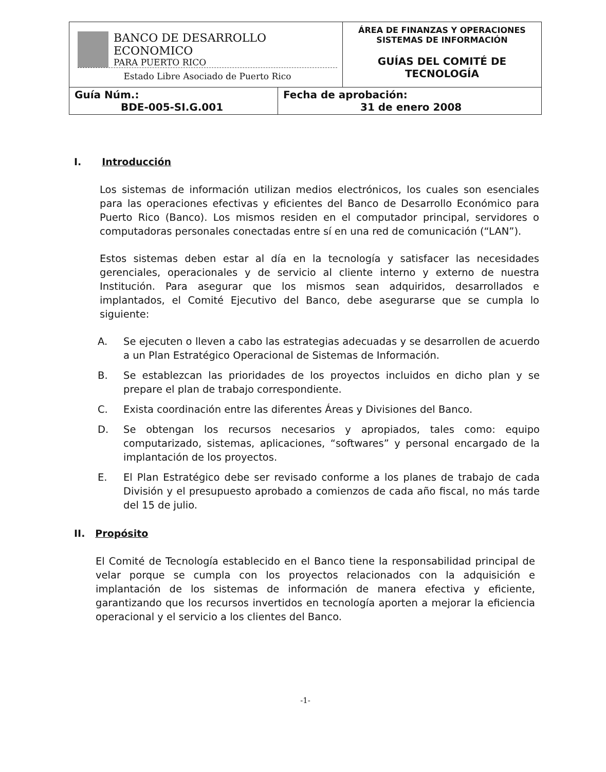| BANCO DE DESARROLLO ECONOMICO PARA PUERTO RICO Estado Libre Asociado de Puerto Rico | | ÁREA DE FINANZAS Y OPERACIONES SISTEMAS DE INFORMACIÓN GUÍAS DEL COMITÉ DE TECNOLOGÍA |
| Guía Núm.: BDE-005-SI.G.001 | Fecha de aprobación: 31 de enero 2008 | |
I. Introducción
Los sistemas de información utilizan medios electrónicos, los cuales son esenciales para las operaciones efectivas y eficientes del Banco de Desarrollo Económico para Puerto Rico (Banco). Los mismos residen en el computador principal, servidores o computadoras personales conectadas entre sí en una red de comunicación (“LAN”).
Estos sistemas deben estar al día en la tecnología y satisfacer las necesidades gerenciales, operacionales y de servicio al cliente interno y externo de nuestra Institución. Para asegurar que los mismos sean adquiridos, desarrollados e implantados, el Comité Ejecutivo del Banco, debe asegurarse que se cumpla lo siguiente:
A. Se ejecuten o lleven a cabo las estrategias adecuadas y se desarrollen de acuerdo a un Plan Estratégico Operacional de Sistemas de Información.
B. Se establezcan las prioridades de los proyectos incluidos en dicho plan y se prepare el plan de trabajo correspondiente.
C. Exista coordinación entre las diferentes Áreas y Divisiones del Banco.
D. Se obtengan los recursos necesarios y apropiados, tales como: equipo computarizado, sistemas, aplicaciones, “softwares” y personal encargado de la implantación de los proyectos.
E. El Plan Estratégico debe ser revisado conforme a los planes de trabajo de cada División y el presupuesto aprobado a comienzos de cada año fiscal, no más tarde del 15 de julio.
II. Propósito
El Comité de Tecnología establecido en el Banco tiene la responsabilidad principal de velar porque se cumpla con los proyectos relacionados con la adquisición e implantación de los sistemas de información de manera efectiva y eficiente, garantizando que los recursos invertidos en tecnología aporten a mejorar la eficiencia operacional y el servicio a los clientes del Banco.
-1-